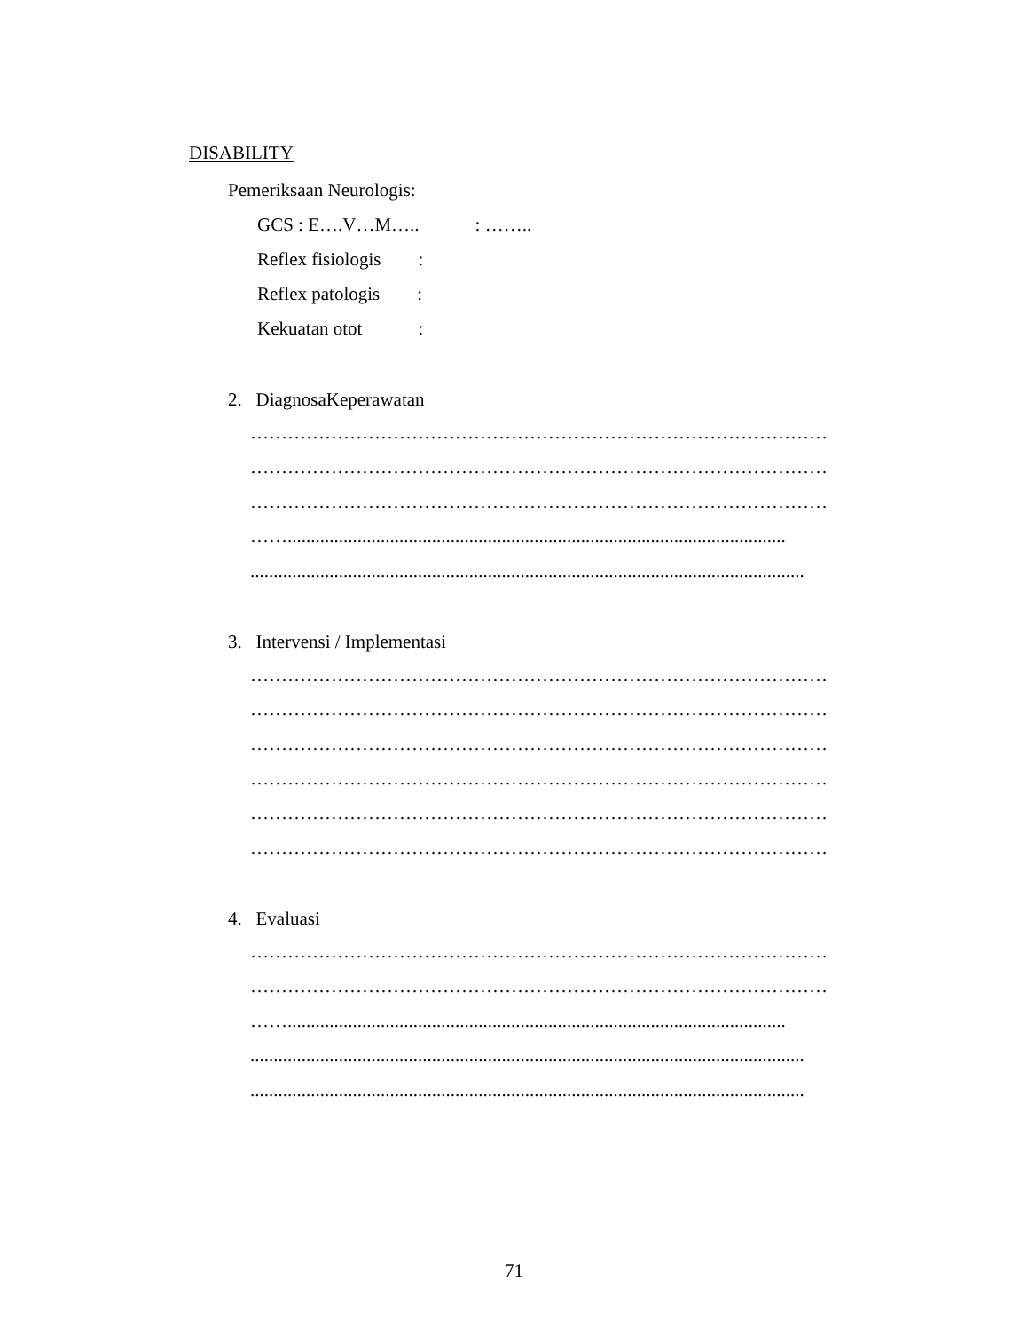DISABILITY
Pemeriksaan Neurologis:
GCS : E….V…M….. : ……..
Reflex fisiologis :
Reflex patologis :
Kekuatan otot :
2. DiagnosaKeperawatan
…………………………………………………………………………………
…………………………………………………………………………………
…………………………………………………………………………………
……...........................................................................................................
.......................................................................................................................
3. Intervensi / Implementasi
…………………………………………………………………………………
…………………………………………………………………………………
…………………………………………………………………………………
…………………………………………………………………………………
…………………………………………………………………………………
…………………………………………………………………………………
4. Evaluasi
…………………………………………………………………………………
…………………………………………………………………………………
……...........................................................................................................
.......................................................................................................................
.......................................................................................................................
71